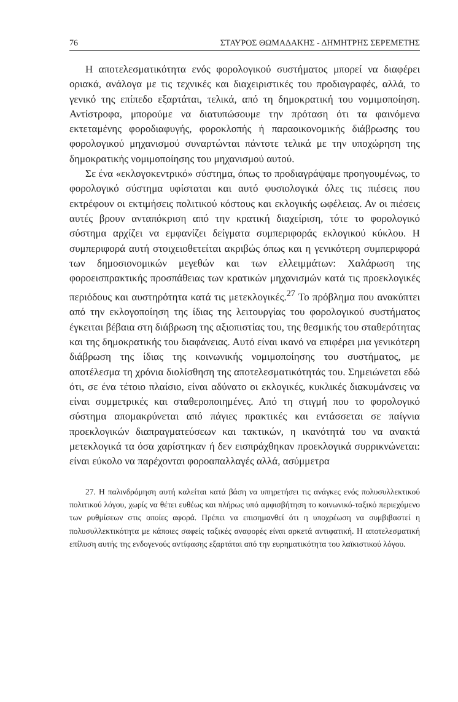76 ΣΤΑΥΡΟΣ ΘΩΜΑΔΑΚΗΣ - ΔΗΜΗΤΡΗΣ ΣΕΡΕΜΕΤΗΣ
Η αποτελεσματικότητα ενός φορολογικού συστήματος μπορεί να διαφέρει οριακά, ανάλογα με τις τεχνικές και διαχειριστικές του προδιαγραφές, αλλά, το γενικό της επίπεδο εξαρτάται, τελικά, από τη δημοκρατική του νομιμοποίηση. Αντίστροφα, μπορούμε να διατυπώσουμε την πρόταση ότι τα φαινόμενα εκτεταμένης φοροδιαφυγής, φοροκλοπής ή παραοικονομικής διάβρωσης του φορολογικού μηχανισμού συναρτώνται πάντοτε τελικά με την υποχώρηση της δημοκρατικής νομιμοποίησης του μηχανισμού αυτού.
Σε ένα «εκλογοκεντρικό» σύστημα, όπως το προδιαγράψαμε προηγουμένως, το φορολογικό σύστημα υφίσταται και αυτό φυσιολογικά όλες τις πιέσεις που εκτρέφουν οι εκτιμήσεις πολιτικού κόστους και εκλογικής ωφέλειας. Αν οι πιέσεις αυτές βρουν ανταπόκριση από την κρατική διαχείριση, τότε το φορολογικό σύστημα αρχίζει να εμφανίζει δείγματα συμπεριφοράς εκλογικού κύκλου. Η συμπεριφορά αυτή στοιχειοθετείται ακριβώς όπως και η γενικότερη συμπεριφορά των δημοσιονομικών μεγεθών και των ελλειμμάτων: Χαλάρωση της φοροεισπρακτικής προσπάθειας των κρατικών μηχανισμών κατά τις προεκλογικές περιόδους και αυστηρότητα κατά τις μετεκλογικές.<sup>27</sup> Το πρόβλημα που ανακύπτει από την εκλογοποίηση της ίδιας της λειτουργίας του φορολογικού συστήματος έγκειται βέβαια στη διάβρωση της αξιοπιστίας του, της θεσμικής του σταθερότητας και της δημοκρατικής του διαφάνειας. Αυτό είναι ικανό να επιφέρει μια γενικότερη διάβρωση της ίδιας της κοινωνικής νομιμοποίησης του συστήματος, με αποτέλεσμα τη χρόνια διολίσθηση της αποτελεσματικότητάς του. Σημειώνεται εδώ ότι, σε ένα τέτοιο πλαίσιο, είναι αδύνατο οι εκλογικές, κυκλικές διακυμάνσεις να είναι συμμετρικές και σταθεροποιημένες. Από τη στιγμή που το φορολογικό σύστημα απομακρύνεται από πάγιες πρακτικές και εντάσσεται σε παίγνια προεκλογικών διαπραγματεύσεων και τακτικών, η ικανότητά του να ανακτά μετεκλογικά τα όσα χαρίστηκαν ή δεν εισπράχθηκαν προεκλογικά συρρικνώνεται: είναι εύκολο να παρέχονται φοροαπαλλαγές αλλά, ασύμμετρα
27. Η παλινδρόμηση αυτή καλείται κατά βάση να υπηρετήσει τις ανάγκες ενός πολυσυλλεκτικού πολιτικού λόγου, χωρίς να θέτει ευθέως και πλήρως υπό αμφισβήτηση το κοινωνικό-ταξικό περιεχόμενο των ρυθμίσεων στις οποίες αφορά. Πρέπει να επισημανθεί ότι η υποχρέωση να συμβιβαστεί η πολυσυλλεκτικότητα με κάποιες σαφείς ταξικές αναφορές είναι αρκετά αντιφατική. Η αποτελεσματική επίλυση αυτής της ενδογενούς αντίφασης εξαρτάται από την ευρηματικότητα του λαϊκιστικού λόγου.